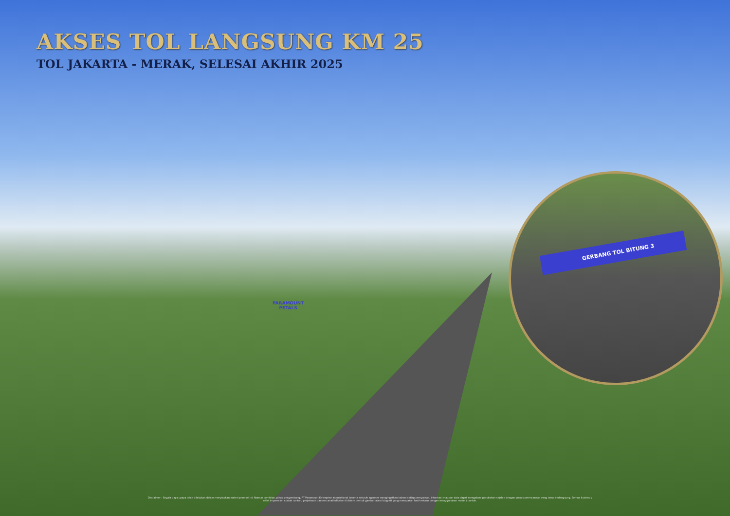AKSES TOL LANGSUNG KM 25
TOL JAKARTA - MERAK, SELESAI AKHIR 2025
PARAMOUNT
PETALS
GERBANG TOL BITUNG 3
Disclaimer : Segala daya upaya telah dilakukan dalam menyiapkan materi promosi ini. Namun demikian, pihak pengembang, PT Paramount Enterprise International beserta seluruh agennya mengingatkan bahwa setiap pernyataan, informasi maupun data dapat mengalami perubahan sejalan dengan proses perencanaan yang terus berlangsung. Semua ilustrasi / artist impression adalah contoh, penjelasan dan rencana/indikator di dalam bentuk gambar atau fotografi yang merupakan hasil rekaan dengan menggunakan model / contoh.